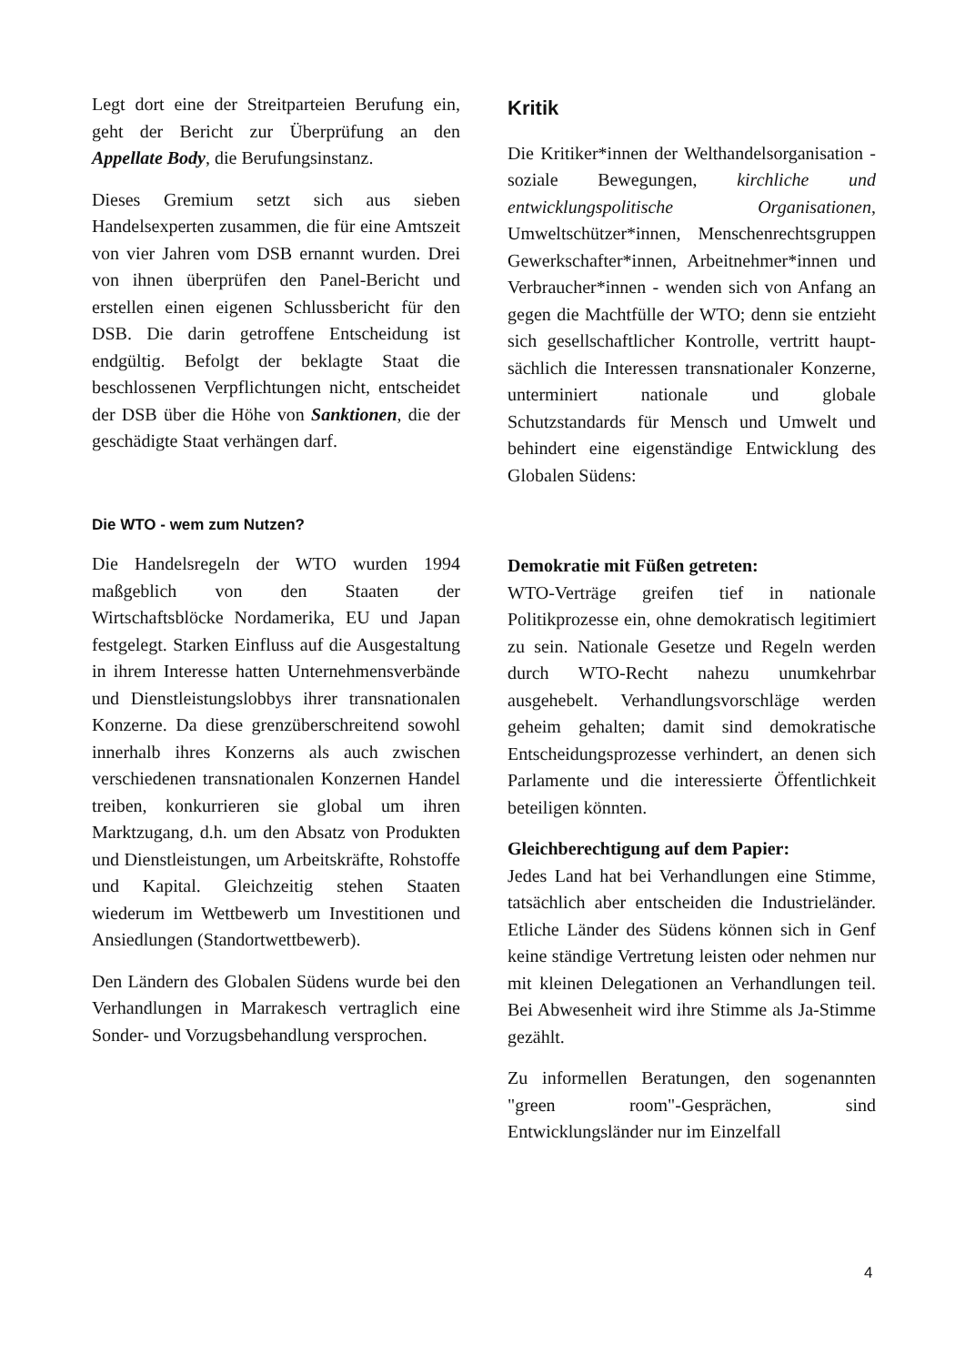Legt dort eine der Streitparteien Berufung ein, geht der Bericht zur Überprüfung an den Appellate Body, die Berufungsinstanz.
Dieses Gremium setzt sich aus sieben Handelsexperten zusammen, die für eine Amtszeit von vier Jahren vom DSB ernannt wurden. Drei von ihnen überprüfen den Panel-Bericht und erstellen einen eigenen Schlussbericht für den DSB. Die darin getroffene Entscheidung ist endgültig. Befolgt der beklagte Staat die beschlossenen Verpflichtungen nicht, entscheidet der DSB über die Höhe von Sanktionen, die der geschädigte Staat verhängen darf.
Die WTO - wem zum Nutzen?
Die Handelsregeln der WTO wurden 1994 maßgeblich von den Staaten der Wirtschaftsblöcke Nordamerika, EU und Japan festgelegt. Starken Einfluss auf die Ausgestaltung in ihrem Interesse hatten Unternehmensverbände und Dienstleistungslobbys ihrer transnationalen Konzerne. Da diese grenzüberschreitend sowohl innerhalb ihres Konzerns als auch zwischen verschiedenen transnationalen Konzernen Handel treiben, konkurrieren sie global um ihren Marktzugang, d.h. um den Absatz von Produkten und Dienstleistungen, um Arbeitskräfte, Rohstoffe und Kapital. Gleichzeitig stehen Staaten wiederum im Wettbewerb um Investitionen und Ansiedlungen (Standortwettbewerb).
Den Ländern des Globalen Südens wurde bei den Verhandlungen in Marrakesch vertraglich eine Sonder- und Vorzugs­behandlung versprochen.
Kritik
Die Kritiker*innen der Welthandels­organisation - soziale Bewegungen, kirchliche und entwicklungspolitische Organisationen, Umweltschützer*innen, Menschenrechts­gruppen Gewerkschafter*innen, Arbeit­nehmer*innen und Verbraucher*innen - wenden sich von Anfang an gegen die Machtfülle der WTO; denn sie entzieht sich gesellschaftlicher Kontrolle, vertritt haupt­sächlich die Interessen transnationaler Konzerne, unterminiert nationale und globale Schutzstandards für Mensch und Umwelt und behindert eine eigenständige Entwicklung des Globalen Südens:
Demokratie mit Füßen getreten:
WTO-Verträge greifen tief in nationale Politikprozesse ein, ohne demokratisch legitimiert zu sein. Nationale Gesetze und Regeln werden durch WTO-Recht nahezu unumkehrbar ausgehebelt. Verhandlungs­vorschläge werden geheim gehalten; damit sind demokratische Entscheidungsprozesse verhindert, an denen sich Parlamente und die interessierte Öffentlichkeit beteiligen könnten.
Gleichberechtigung auf dem Papier:
Jedes Land hat bei Verhandlungen eine Stimme, tatsächlich aber entscheiden die Industrieländer. Etliche Länder des Südens können sich in Genf keine ständige Vertretung leisten oder nehmen nur mit kleinen Delegationen an Verhandlungen teil. Bei Abwesenheit wird ihre Stimme als Ja-Stimme gezählt.
Zu informellen Beratungen, den sogenannten "green room"-Gesprächen, sind Entwicklungsländer nur im Einzelfall
4